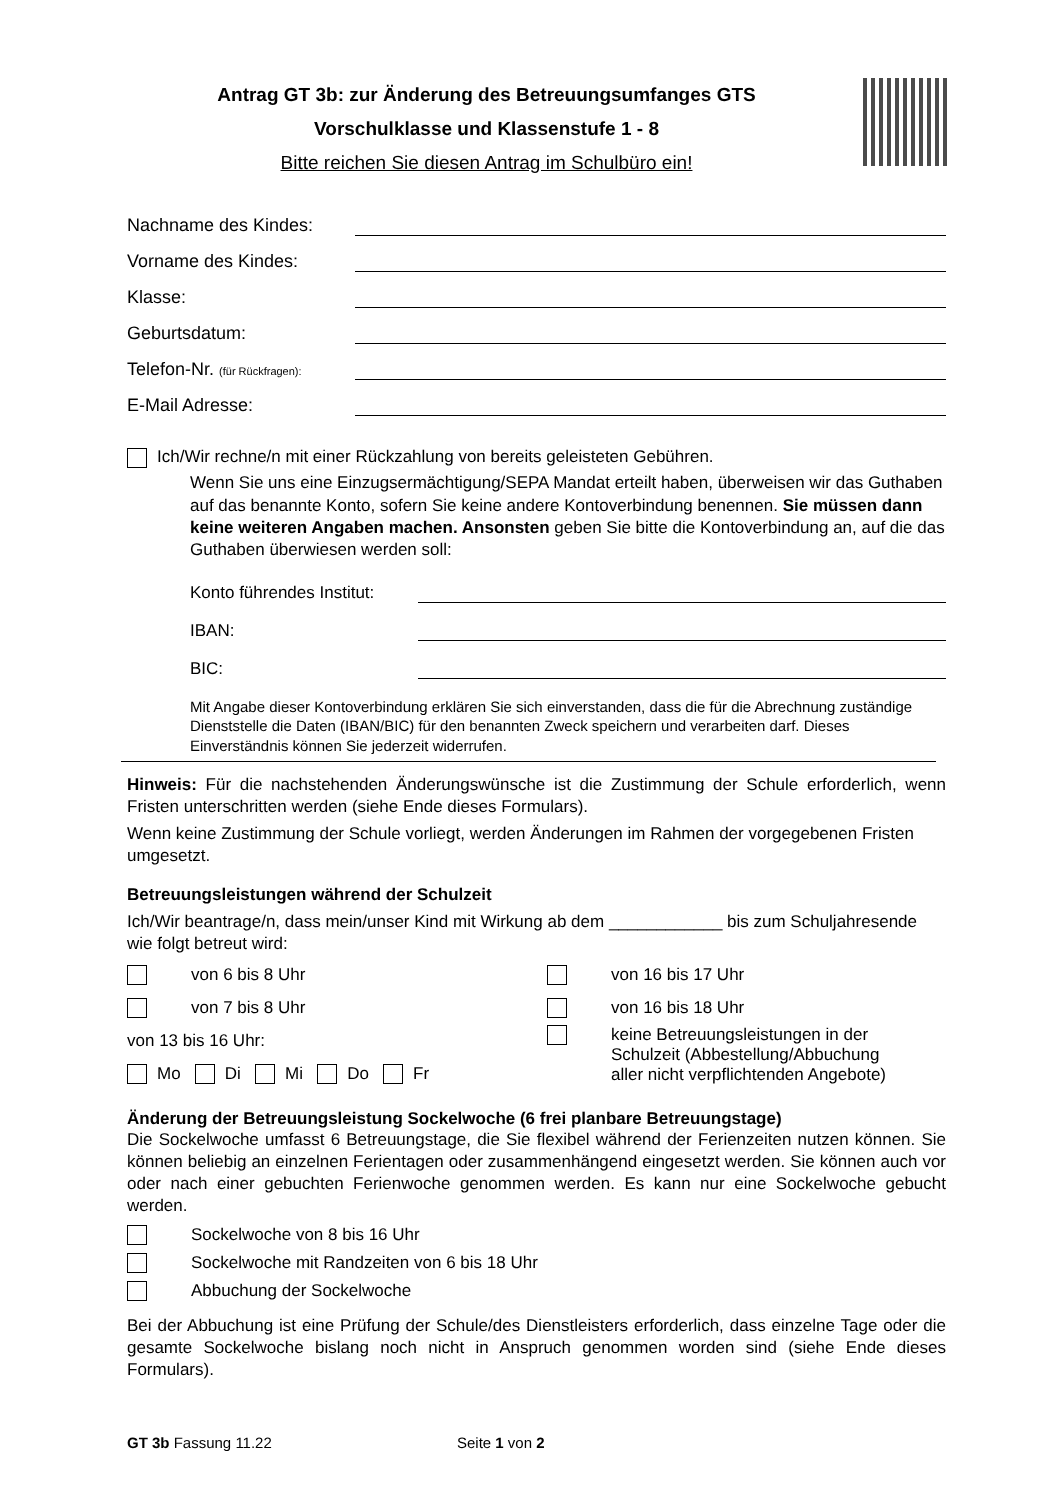Antrag GT 3b: zur Änderung des Betreuungsumfanges GTS
Vorschulklasse und Klassenstufe 1 - 8
Bitte reichen Sie diesen Antrag im Schulbüro ein!
Nachname des Kindes:
Vorname des Kindes:
Klasse:
Geburtsdatum:
Telefon-Nr. (für Rückfragen):
E-Mail Adresse:
Ich/Wir rechne/n mit einer Rückzahlung von bereits geleisteten Gebühren.
Wenn Sie uns eine Einzugsermächtigung/SEPA Mandat erteilt haben, überweisen wir das Guthaben auf das benannte Konto, sofern Sie keine andere Kontoverbindung benennen. Sie müssen dann keine weiteren Angaben machen. Ansonsten geben Sie bitte die Kontoverbindung an, auf die das Guthaben überwiesen werden soll:
Konto führendes Institut:
IBAN:
BIC:
Mit Angabe dieser Kontoverbindung erklären Sie sich einverstanden, dass die für die Abrechnung zuständige Dienststelle die Daten (IBAN/BIC) für den benannten Zweck speichern und verarbeiten darf. Dieses Einverständnis können Sie jederzeit widerrufen.
Hinweis: Für die nachstehenden Änderungswünsche ist die Zustimmung der Schule erforderlich, wenn Fristen unterschritten werden (siehe Ende dieses Formulars).
Wenn keine Zustimmung der Schule vorliegt, werden Änderungen im Rahmen der vorgegebenen Fristen umgesetzt.
Betreuungsleistungen während der Schulzeit
Ich/Wir beantrage/n, dass mein/unser Kind mit Wirkung ab dem ____________ bis zum Schuljahresende wie folgt betreut wird:
von 6 bis 8 Uhr
von 7 bis 8 Uhr
von 13 bis 16 Uhr:
Mo Di Mi Do Fr
von 16 bis 17 Uhr
von 16 bis 18 Uhr
keine Betreuungsleistungen in der
Schulzeit (Abbestellung/Abbuchung
aller nicht verpflichtenden Angebote)
Änderung der Betreuungsleistung Sockelwoche (6 frei planbare Betreuungstage)
Die Sockelwoche umfasst 6 Betreuungstage, die Sie flexibel während der Ferienzeiten nutzen können. Sie können beliebig an einzelnen Ferientagen oder zusammenhängend eingesetzt werden. Sie können auch vor oder nach einer gebuchten Ferienwoche genommen werden. Es kann nur eine Sockelwoche gebucht werden.
Sockelwoche von 8 bis 16 Uhr
Sockelwoche mit Randzeiten von 6 bis 18 Uhr
Abbuchung der Sockelwoche
Bei der Abbuchung ist eine Prüfung der Schule/des Dienstleisters erforderlich, dass einzelne Tage oder die gesamte Sockelwoche bislang noch nicht in Anspruch genommen worden sind (siehe Ende dieses Formulars).
GT 3b Fassung 11.22 Seite 1 von 2